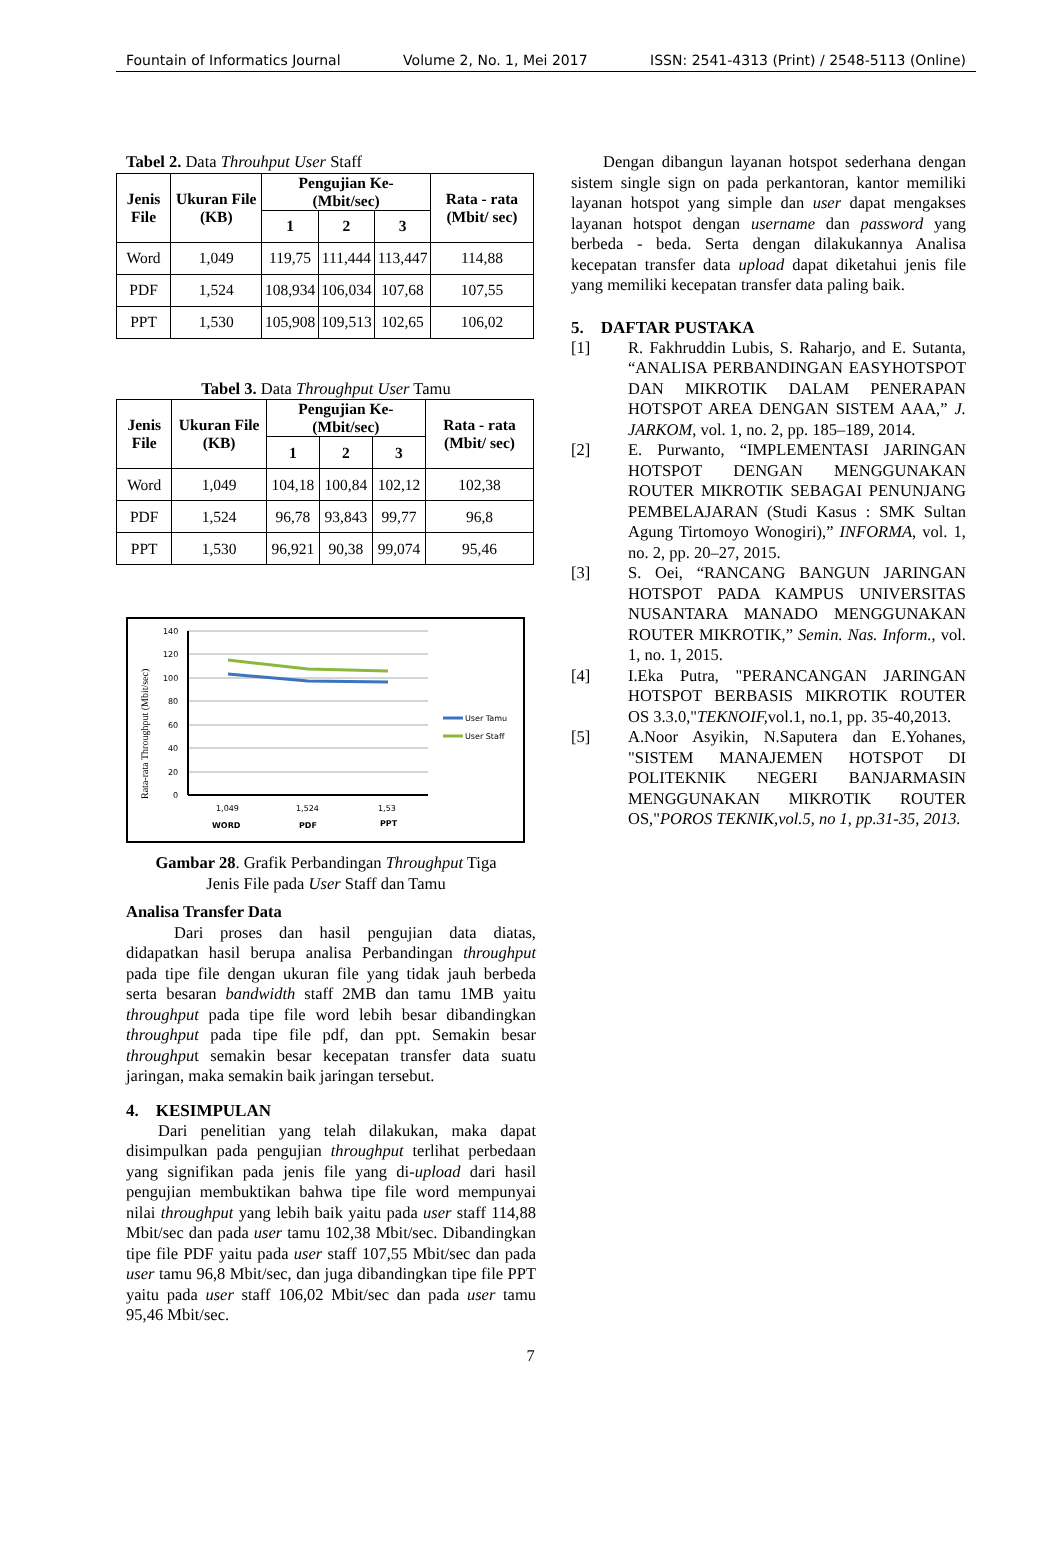Fountain of Informatics Journal Volume 2, No. 1, Mei 2017 ISSN: 2541-4313 (Print) / 2548-5113 (Online)
Tabel 2. Data Throuhput User Staff
| Jenis File | Ukuran File (KB) | Pengujian Ke- (Mbit/sec) | | | Rata - rata (Mbit/ sec) |
| --- | --- | --- | --- | --- | --- |
| | | 1 | 2 | 3 | |
| Word | 1,049 | 119,75 | 111,444 | 113,447 | 114,88 |
| PDF | 1,524 | 108,934 | 106,034 | 107,68 | 107,55 |
| PPT | 1,530 | 105,908 | 109,513 | 102,65 | 106,02 |
Tabel 3. Data Throughput User Tamu
| Jenis File | Ukuran File (KB) | Pengujian Ke- (Mbit/sec) | | | Rata - rata (Mbit/ sec) |
| --- | --- | --- | --- | --- | --- |
| | | 1 | 2 | 3 | |
| Word | 1,049 | 104,18 | 100,84 | 102,12 | 102,38 |
| PDF | 1,524 | 96,78 | 93,843 | 99,77 | 96,8 |
| PPT | 1,530 | 96,921 | 90,38 | 99,074 | 95,46 |
Rata-rata Throughput (Mbit/sec)
140
120
100
80
60
40
20
0
User Tamu
User Staff
1,049
1,524
1,53
WORD
PDF
PPT
Gambar 28. Grafik Perbandingan Throughput Tiga
Jenis File pada User Staff dan Tamu
Analisa Transfer Data
Dari proses dan hasil pengujian data diatas, didapatkan hasil berupa analisa Perbandingan throughput pada tipe file dengan ukuran file yang tidak jauh berbeda serta besaran bandwidth staff 2MB dan tamu 1MB yaitu throughput pada tipe file word lebih besar dibandingkan throughput pada tipe file pdf, dan ppt. Semakin besar throughput semakin besar kecepatan transfer data suatu jaringan, maka semakin baik jaringan tersebut.
4. KESIMPULAN
Dari penelitian yang telah dilakukan, maka dapat disimpulkan pada pengujian throughput terlihat perbedaan yang signifikan pada jenis file yang di-upload dari hasil pengujian membuktikan bahwa tipe file word mempunyai nilai throughput yang lebih baik yaitu pada user staff 114,88 Mbit/sec dan pada user tamu 102,38 Mbit/sec. Dibandingkan tipe file PDF yaitu pada user staff 107,55 Mbit/sec dan pada user tamu 96,8 Mbit/sec, dan juga dibandingkan tipe file PPT yaitu pada user staff 106,02 Mbit/sec dan pada user tamu 95,46 Mbit/sec.
Dengan dibangun layanan hotspot sederhana dengan sistem single sign on pada perkantoran, kantor memiliki layanan hotspot yang simple dan user dapat mengakses layanan hotspot dengan username dan password yang berbeda - beda. Serta dengan dilakukannya Analisa kecepatan transfer data upload dapat diketahui jenis file yang memiliki kecepatan transfer data paling baik.
5. DAFTAR PUSTAKA
[1] R. Fakhruddin Lubis, S. Raharjo, and E. Sutanta, “ANALISA PERBANDINGAN EASYHOTSPOT DAN MIKROTIK DALAM PENERAPAN HOTSPOT AREA DENGAN SISTEM AAA,” J. JARKOM, vol. 1, no. 2, pp. 185–189, 2014.
[2] E. Purwanto, “IMPLEMENTASI JARINGAN HOTSPOT DENGAN MENGGUNAKAN ROUTER MIKROTIK SEBAGAI PENUNJANG PEMBELAJARAN (Studi Kasus : SMK Sultan Agung Tirtomoyo Wonogiri),” INFORMA, vol. 1, no. 2, pp. 20–27, 2015.
[3] S. Oei, “RANCANG BANGUN JARINGAN HOTSPOT PADA KAMPUS UNIVERSITAS NUSANTARA MANADO MENGGUNAKAN ROUTER MIKROTIK,” Semin. Nas. Inform., vol. 1, no. 1, 2015.
[4] I.Eka Putra, "PERANCANGAN JARINGAN HOTSPOT BERBASIS MIKROTIK ROUTER OS 3.3.0,"TEKNOIF, vol.1, no.1, pp. 35-40,2013.
[5] A.Noor Asyikin, N.Saputera dan E.Yohanes, "SISTEM MANAJEMEN HOTSPOT DI POLITEKNIK NEGERI BANJARMASIN MENGGUNAKAN MIKROTIK ROUTER OS,"POROS TEKNIK,vol.5, no 1, pp.31-35, 2013.
7